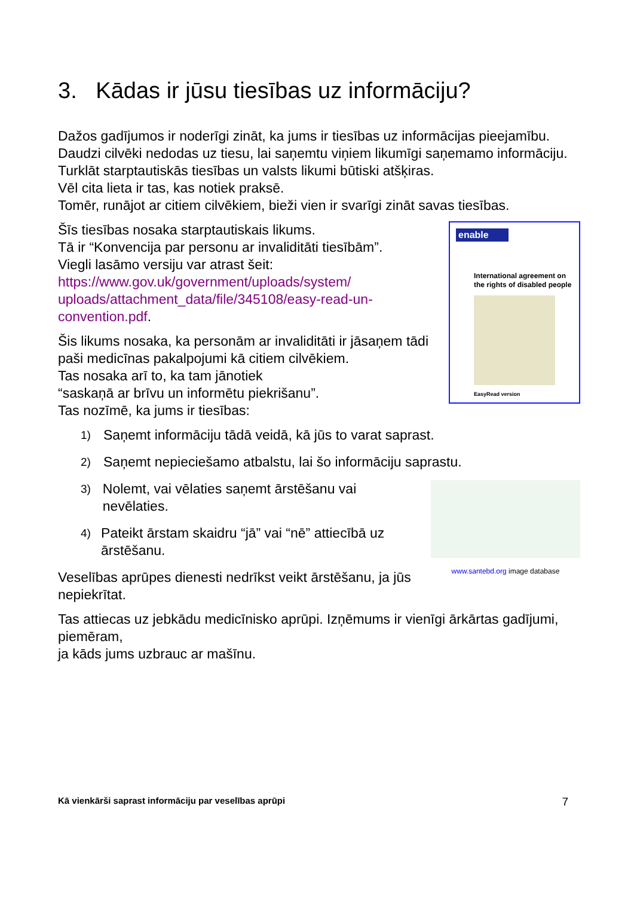3. Kādas ir jūsu tiesības uz informāciju?
Dažos gadījumos ir noderīgi zināt, ka jums ir tiesības uz informācijas pieejamību.
Daudzi cilvēki nedodas uz tiesu, lai saņemtu viņiem likumīgi saņemamo informāciju.
Turklāt starptautiskās tiesības un valsts likumi būtiski atšķiras.
Vēl cita lieta ir tas, kas notiek praksē.
Tomēr, runājot ar citiem cilvēkiem, bieži vien ir svarīgi zināt savas tiesības.
Šīs tiesības nosaka starptautiskais likums.
Tā ir “Konvencija par personu ar invaliditāti tiesībām”.
Viegli lasāmo versiju var atrast šeit:
https://www.gov.uk/government/uploads/system/ uploads/attachment_data/file/345108/easy-read-un-convention.pdf.
Šis likums nosaka, ka personām ar invaliditāti ir jāsaņem tādi paši medicīnas pakalpojumi kā citiem cilvēkiem.
Tas nosaka arī to, ka tam jānotiek
“saskaņā ar brīvu un informētu piekrišanu”.
Tas nozīmē, ka jums ir tiesības:
enable
International agreement on the rights of disabled people
EasyRead version
1) Saņemt informāciju tādā veidā, kā jūs to varat saprast.
2) Saņemt nepieciešamo atbalstu, lai šo informāciju saprastu.
3) Nolemt, vai vēlaties saņemt ārstēšanu vai nevēlaties.
4) Pateikt ārstam skaidru “jā” vai “nē” attiecībā uz ārstēšanu.
Veselības aprūpes dienesti nedrīkst veikt ārstēšanu, ja jūs nepiekrītat.
www.santebd.org image database
Tas attiecas uz jebkādu medicīnisko aprūpi. Izņēmums ir vienīgi ārkārtas gadījumi, piemēram,
ja kāds jums uzbrauc ar mašīnu.
Kā vienkārši saprast informāciju par veselības aprūpi 7